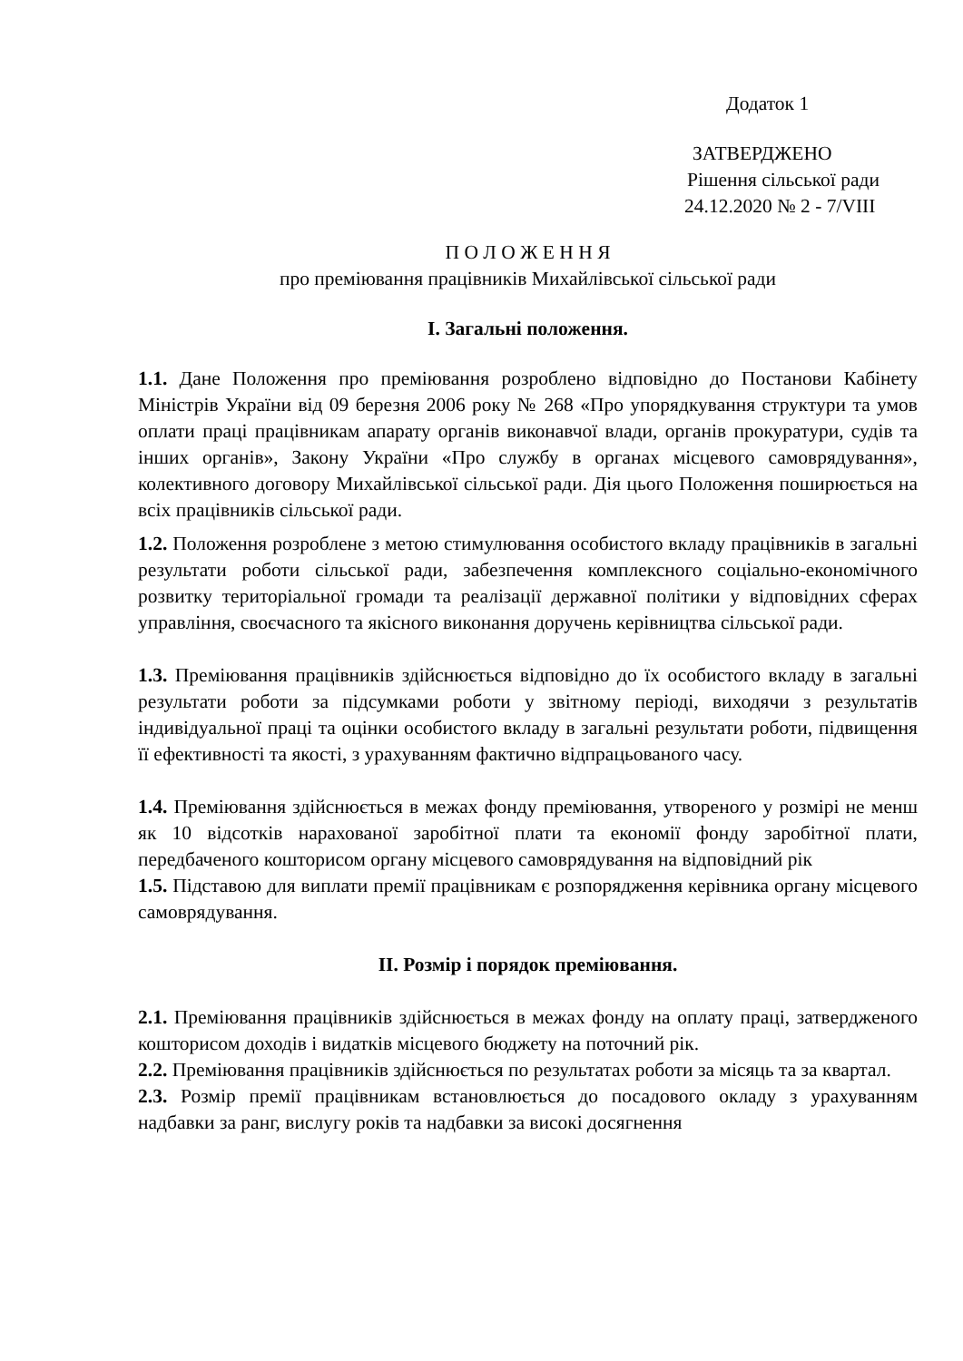Додаток 1
ЗАТВЕРДЖЕНО
Рішення сільської ради
24.12.2020 № 2 - 7/VIII
П О Л О Ж Е Н Н Я
про преміювання працівників Михайлівської сільської ради
I. Загальні положення.
1.1. Дане Положення про преміювання розроблено відповідно до Постанови Кабінету Міністрів України від 09 березня 2006 року № 268 «Про упорядкування структури та умов оплати праці працівникам апарату органів виконавчої влади, органів прокуратури, судів та інших органів», Закону України «Про службу в органах місцевого самоврядування», колективного договору Михайлівської сільської ради. Дія цього Положення поширюється на всіх працівників сільської ради.
1.2. Положення розроблене з метою стимулювання особистого вкладу працівників в загальні результати роботи сільської ради, забезпечення комплексного соціально-економічного розвитку територіальної громади та реалізації державної політики у відповідних сферах управління, своєчасного та якісного виконання доручень керівництва сільської ради.
1.3. Преміювання працівників здійснюється відповідно до їх особистого вкладу в загальні результати роботи за підсумками роботи у звітному періоді, виходячи з результатів індивідуальної праці та оцінки особистого вкладу в загальні результати роботи, підвищення її ефективності та якості, з урахуванням фактично відпрацьованого часу.
1.4. Преміювання здійснюється в межах фонду преміювання, утвореного у розмірі не менш як 10 відсотків нарахованої заробітної плати та економії фонду заробітної плати, передбаченого кошторисом органу місцевого самоврядування на відповідний рік
1.5. Підставою для виплати премії працівникам є розпорядження керівника органу місцевого самоврядування.
II. Розмір і порядок преміювання.
2.1. Преміювання працівників здійснюється в межах фонду на оплату праці, затвердженого кошторисом доходів і видатків місцевого бюджету на поточний рік.
2.2. Преміювання працівників здійснюється по результатах роботи за місяць та за квартал.
2.3. Розмір премії працівникам встановлюється до посадового окладу з урахуванням надбавки за ранг, вислугу років та надбавки за високі досягнення